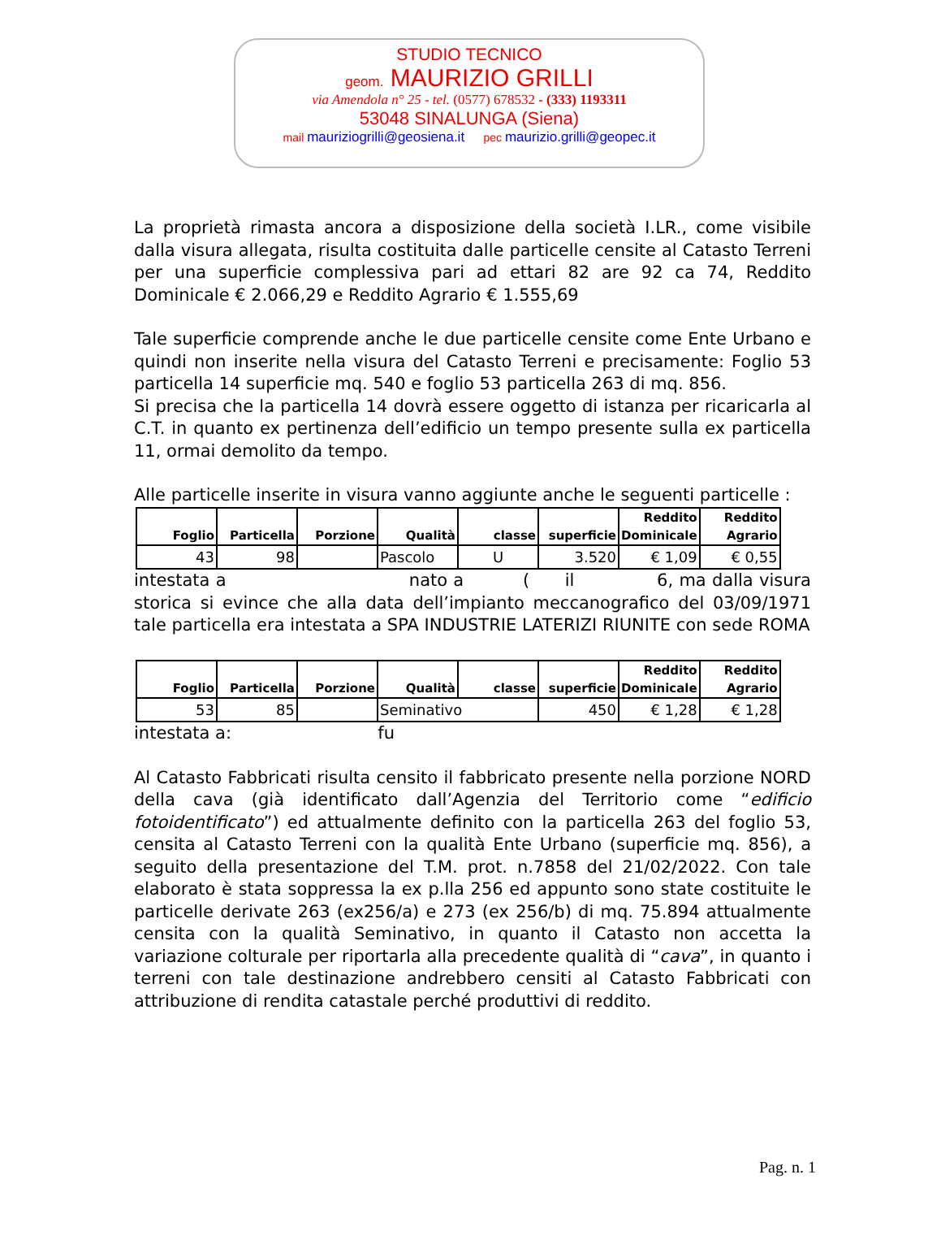STUDIO TECNICO
geom. MAURIZIO GRILLI
via Amendola n° 25 - tel. (0577) 678532 - (333) 1193311
53048 SINALUNGA (Siena)
mail mauriziogrilli@geosiena.it pec maurizio.grilli@geopec.it
La proprietà rimasta ancora a disposizione della società I.LR., come visibile dalla visura allegata, risulta costituita dalle particelle censite al Catasto Terreni per una superficie complessiva pari ad ettari 82 are 92 ca 74, Reddito Dominicale € 2.066,29 e Reddito Agrario € 1.555,69
Tale superficie comprende anche le due particelle censite come Ente Urbano e quindi non inserite nella visura del Catasto Terreni e precisamente: Foglio 53 particella 14 superficie mq. 540 e foglio 53 particella 263 di mq. 856.
Si precisa che la particella 14 dovrà essere oggetto di istanza per ricaricarla al C.T. in quanto ex pertinenza dell’edificio un tempo presente sulla ex particella 11, ormai demolito da tempo.
Alle particelle inserite in visura vanno aggiunte anche le seguenti particelle :
| Foglio | Particella | Porzione | Qualità | classe | superficie | Reddito Dominicale | Reddito Agrario |
| --- | --- | --- | --- | --- | --- | --- | --- |
| 43 | 98 | | Pascolo | U | 3.520 | € 1,09 | € 0,55 |
intestata a nato a ( il 6, ma dalla visura storica si evince che alla data dell’impianto meccanografico del 03/09/1971 tale particella era intestata a SPA INDUSTRIE LATERIZI RIUNITE con sede ROMA
| Foglio | Particella | Porzione | Qualità | classe | superficie | Reddito Dominicale | Reddito Agrario |
| --- | --- | --- | --- | --- | --- | --- | --- |
| 53 | 85 | | Seminativo | | 450 | € 1,28 | € 1,28 |
intestata a: fu
Al Catasto Fabbricati risulta censito il fabbricato presente nella porzione NORD della cava (già identificato dall’Agenzia del Territorio come “edificio fotoidentificato”) ed attualmente definito con la particella 263 del foglio 53, censita al Catasto Terreni con la qualità Ente Urbano (superficie mq. 856), a seguito della presentazione del T.M. prot. n.7858 del 21/02/2022. Con tale elaborato è stata soppressa la ex p.lla 256 ed appunto sono state costituite le particelle derivate 263 (ex256/a) e 273 (ex 256/b) di mq. 75.894 attualmente censita con la qualità Seminativo, in quanto il Catasto non accetta la variazione colturale per riportarla alla precedente qualità di “cava”, in quanto i terreni con tale destinazione andrebbero censiti al Catasto Fabbricati con attribuzione di rendita catastale perché produttivi di reddito.
Pag. n. 1